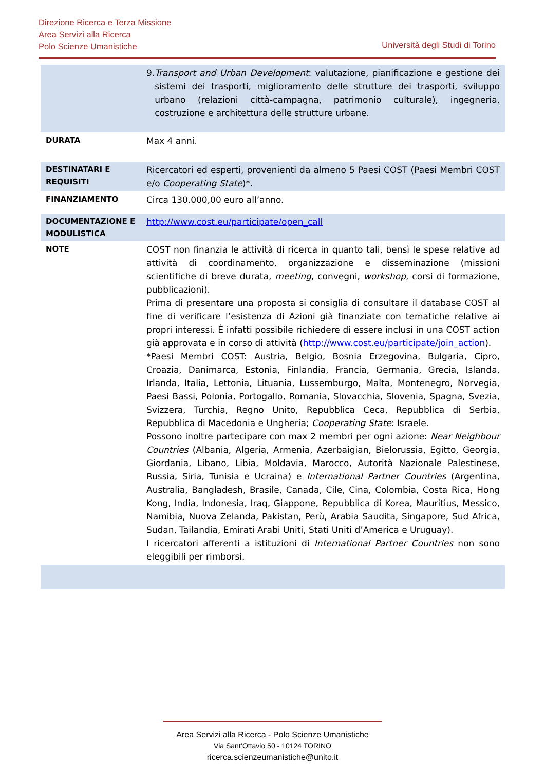Direzione Ricerca e Terza Missione
Area Servizi alla Ricerca
Polo Scienze Umanistiche
Università degli Studi di Torino
| | 9. Transport and Urban Development : valutazione, pianificazione e gestione dei sistemi dei trasporti, miglioramento delle strutture dei trasporti, sviluppo urbano (relazioni città-campagna, patrimonio culturale), ingegneria, costruzione e architettura delle strutture urbane. |
| DURATA | Max 4 anni. |
| DESTINATARI E REQUISITI | Ricercatori ed esperti, provenienti da almeno 5 Paesi COST (Paesi Membri COST e/o Cooperating State )*. |
| FINANZIAMENTO | Circa 130.000,00 euro all’anno. |
| DOCUMENTAZIONE E MODULISTICA | http://www.cost.eu/participate/open_call |
| NOTE | COST non finanzia le attività di ricerca in quanto tali, bensì le spese relative ad attività di coordinamento, organizzazione e disseminazione (missioni scientifiche di breve durata, meeting , convegni, workshop , corsi di formazione, pubblicazioni). Prima di presentare una proposta si consiglia di consultare il database COST al fine di verificare l’esistenza di Azioni già finanziate con tematiche relative ai propri interessi. È infatti possibile richiedere di essere inclusi in una COST action già approvata e in corso di attività ( http://www.cost.eu/participate/join_action ). *Paesi Membri COST: Austria, Belgio, Bosnia Erzegovina, Bulgaria, Cipro, Croazia, Danimarca, Estonia, Finlandia, Francia, Germania, Grecia, Islanda, Irlanda, Italia, Lettonia, Lituania, Lussemburgo, Malta, Montenegro, Norvegia, Paesi Bassi, Polonia, Portogallo, Romania, Slovacchia, Slovenia, Spagna, Svezia, Svizzera, Turchia, Regno Unito, Repubblica Ceca, Repubblica di Serbia, Repubblica di Macedonia e Ungheria; Cooperating State : Israele. Possono inoltre partecipare con max 2 membri per ogni azione: Near Neighbour Countries (Albania, Algeria, Armenia, Azerbaigian, Bielorussia, Egitto, Georgia, Giordania, Libano, Libia, Moldavia, Marocco, Autorità Nazionale Palestinese, Russia, Siria, Tunisia e Ucraina) e International Partner Countries (Argentina, Australia, Bangladesh, Brasile, Canada, Cile, Cina, Colombia, Costa Rica, Hong Kong, India, Indonesia, Iraq, Giappone, Repubblica di Korea, Mauritius, Messico, Namibia, Nuova Zelanda, Pakistan, Perù, Arabia Saudita, Singapore, Sud Africa, Sudan, Tailandia, Emirati Arabi Uniti, Stati Uniti d’America e Uruguay). I ricercatori afferenti a istituzioni di International Partner Countries non sono eleggibili per rimborsi. |
Area Servizi alla Ricerca - Polo Scienze Umanistiche
Via Sant’Ottavio 50 - 10124 TORINO
ricerca.scienzeumanistiche@unito.it